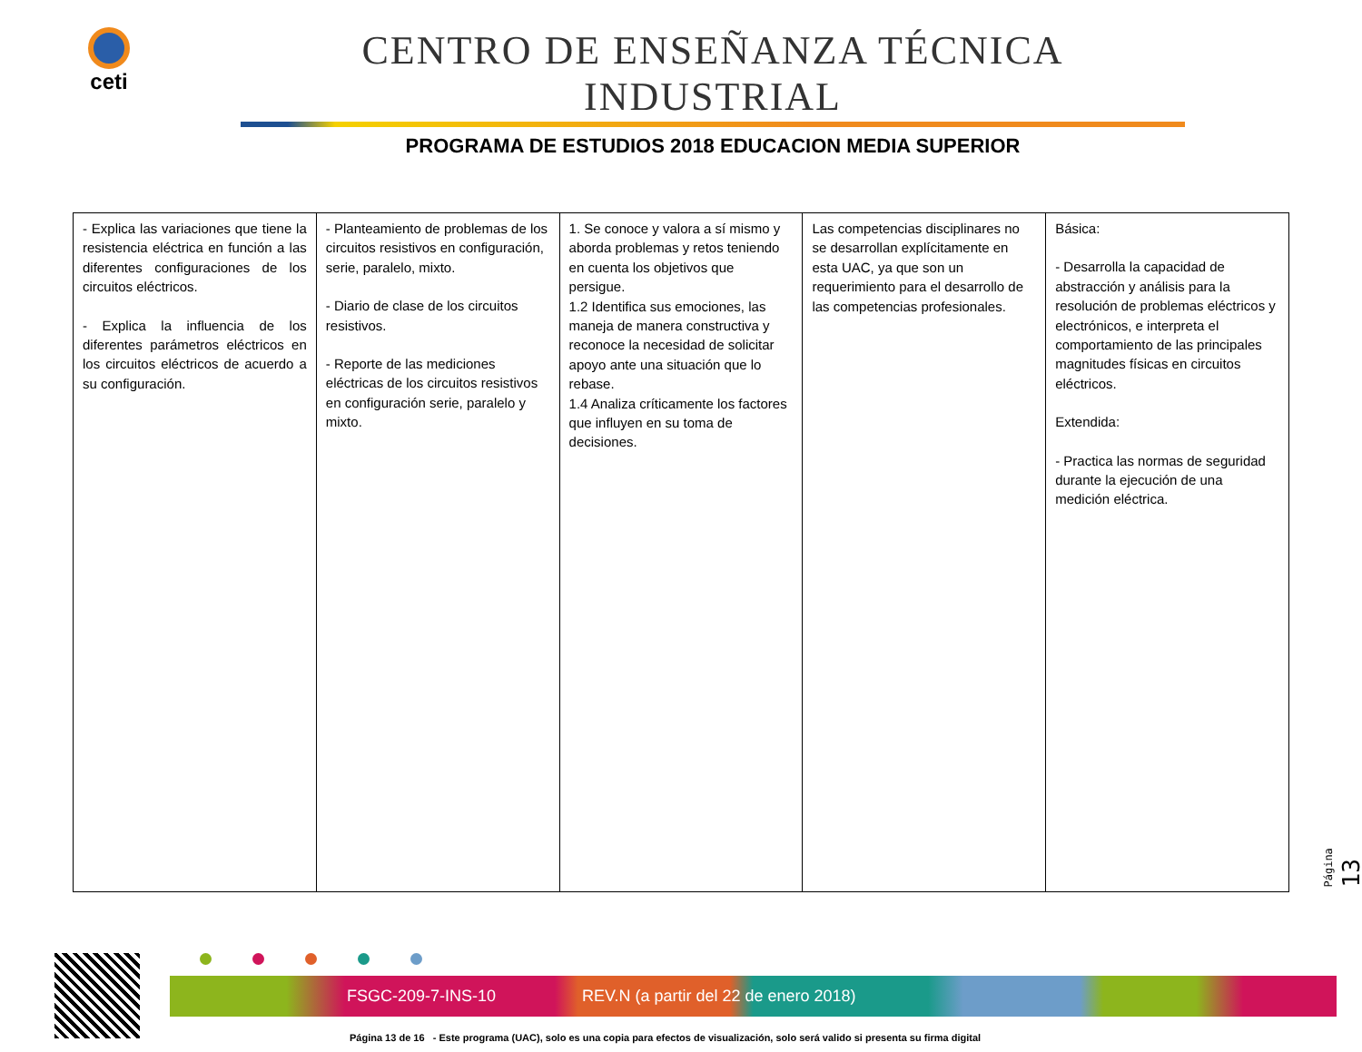ceti
CENTRO DE ENSEÑANZA TÉCNICA INDUSTRIAL
PROGRAMA DE ESTUDIOS 2018 EDUCACION MEDIA SUPERIOR
| - Explica las variaciones que tiene la resistencia eléctrica en función a las diferentes configuraciones de los circuitos eléctricos. - Explica la influencia de los diferentes parámetros eléctricos en los circuitos eléctricos de acuerdo a su configuración. | - Planteamiento de problemas de los circuitos resistivos en configuración, serie, paralelo, mixto. - Diario de clase de los circuitos resistivos. - Reporte de las mediciones eléctricas de los circuitos resistivos en configuración serie, paralelo y mixto. | 1. Se conoce y valora a sí mismo y aborda problemas y retos teniendo en cuenta los objetivos que persigue. 1.2 Identifica sus emociones, las maneja de manera constructiva y reconoce la necesidad de solicitar apoyo ante una situación que lo rebase. 1.4 Analiza críticamente los factores que influyen en su toma de decisiones. | Las competencias disciplinares no se desarrollan explícitamente en esta UAC, ya que son un requerimiento para el desarrollo de las competencias profesionales. | Básica: - Desarrolla la capacidad de abstracción y análisis para la resolución de problemas eléctricos y electrónicos, e interpreta el comportamiento de las principales magnitudes físicas en circuitos eléctricos. Extendida: - Practica las normas de seguridad durante la ejecución de una medición eléctrica. |
Página 13
FSGC-209-7-INS-10 REV.N (a partir del 22 de enero 2018)
Página 13 de 16 - Este programa (UAC), solo es una copia para efectos de visualización, solo será valido si presenta su firma digital